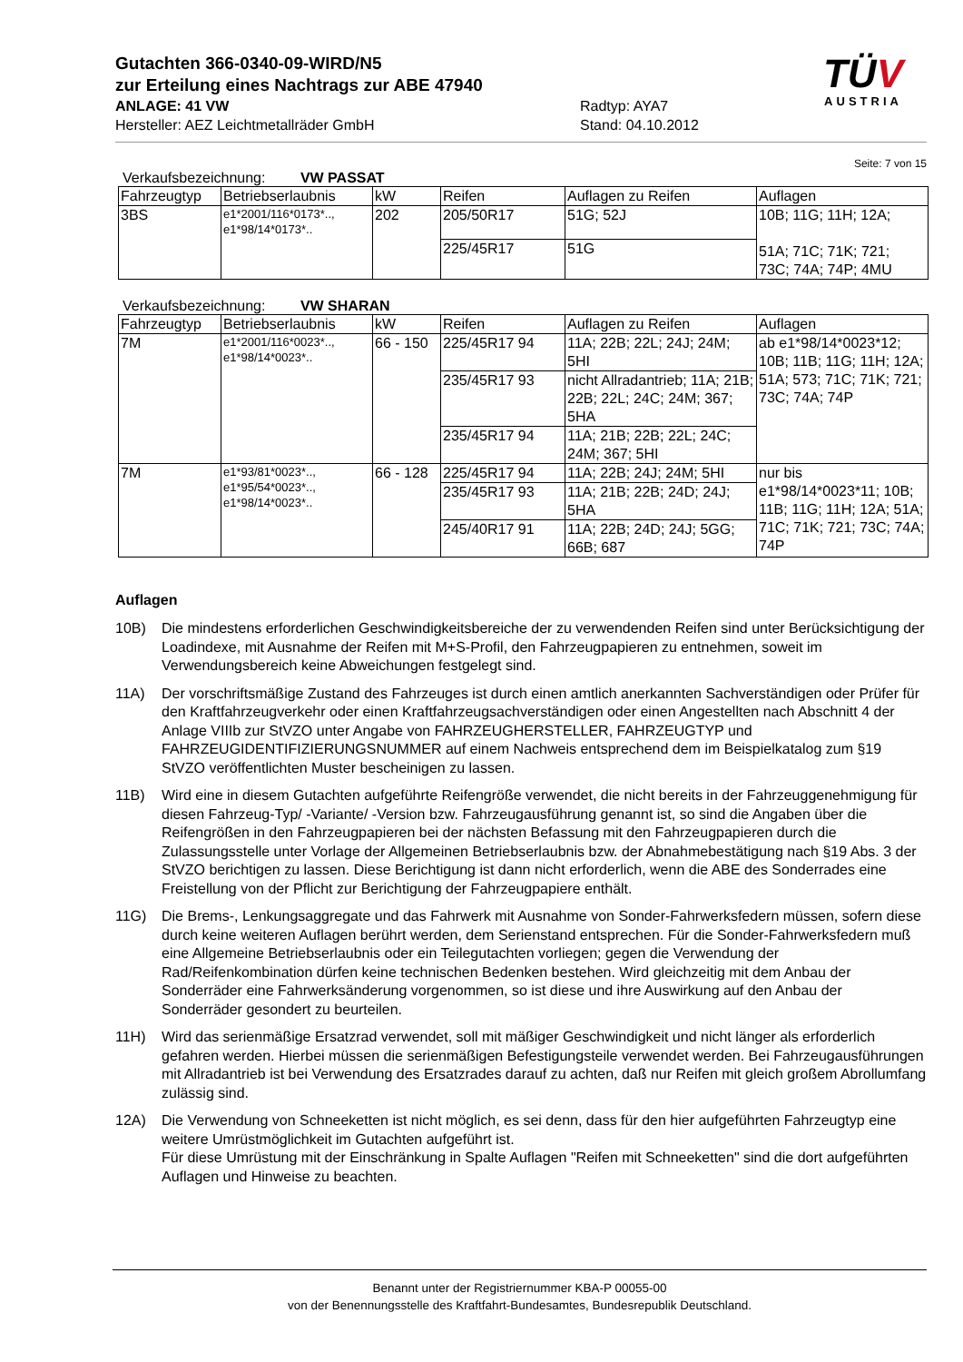Gutachten 366-0340-09-WIRD/N5
zur Erteilung eines Nachtrags zur ABE 47940
ANLAGE: 41 VW Radtyp: AYA7
Hersteller: AEZ Leichtmetallräder GmbH Stand: 04.10.2012
TÜV
AUSTRIA
Seite: 7 von 15
Verkaufsbezeichnung: VW PASSAT
| Fahrzeugtyp | Betriebserlaubnis | kW | Reifen | Auflagen zu Reifen | Auflagen |
| 3BS | e1*2001/116*0173*.., e1*98/14*0173*.. | 202 | 205/50R17 | 51G; 52J | 10B; 11G; 11H; 12A; 51A; 71C; 71K; 721; 73C; 74A; 74P; 4MU |
| | | | 225/45R17 | 51G | |
Verkaufsbezeichnung: VW SHARAN
| Fahrzeugtyp | Betriebserlaubnis | kW | Reifen | Auflagen zu Reifen | Auflagen |
| 7M | e1*2001/116*0023*.., e1*98/14*0023*.. | 66 - 150 | 225/45R17 94 | 11A; 22B; 22L; 24J; 24M; 5HI | ab e1*98/14*0023*12; 10B; 11B; 11G; 11H; 12A; 51A; 573; 71C; 71K; 721; 73C; 74A; 74P |
| | | | 235/45R17 93 | nicht Allradantrieb; 11A; 21B; 22B; 22L; 24C; 24M; 367; 5HA | |
| | | | 235/45R17 94 | 11A; 21B; 22B; 22L; 24C; 24M; 367; 5HI | |
| 7M | e1*93/81*0023*.., e1*95/54*0023*.., e1*98/14*0023*.. | 66 - 128 | 225/45R17 94 | 11A; 22B; 24J; 24M; 5HI | nur bis e1*98/14*0023*11; 10B; 11B; 11G; 11H; 12A; 51A; 71C; 71K; 721; 73C; 74A; 74P |
| | | | 235/45R17 93 | 11A; 21B; 22B; 24D; 24J; 5HA | |
| | | | 245/40R17 91 | 11A; 22B; 24D; 24J; 5GG; 66B; 687 | |
Auflagen
10B) Die mindestens erforderlichen Geschwindigkeitsbereiche der zu verwendenden Reifen sind unter Berücksichtigung der Loadindexe, mit Ausnahme der Reifen mit M+S-Profil, den Fahrzeugpapieren zu entnehmen, soweit im Verwendungsbereich keine Abweichungen festgelegt sind.
11A) Der vorschriftsmäßige Zustand des Fahrzeuges ist durch einen amtlich anerkannten Sachverständigen oder Prüfer für den Kraftfahrzeugverkehr oder einen Kraftfahrzeugsachverständigen oder einen Angestellten nach Abschnitt 4 der Anlage VIIIb zur StVZO unter Angabe von FAHRZEUGHERSTELLER, FAHRZEUGTYP und FAHRZEUGIDENTIFIZIERUNGSNUMMER auf einem Nachweis entsprechend dem im Beispielkatalog zum §19 StVZO veröffentlichten Muster bescheinigen zu lassen.
11B) Wird eine in diesem Gutachten aufgeführte Reifengröße verwendet, die nicht bereits in der Fahrzeuggenehmigung für diesen Fahrzeug-Typ/ -Variante/ -Version bzw. Fahrzeugausführung genannt ist, so sind die Angaben über die Reifengrößen in den Fahrzeugpapieren bei der nächsten Befassung mit den Fahrzeugpapieren durch die Zulassungsstelle unter Vorlage der Allgemeinen Betriebserlaubnis bzw. der Abnahmebestätigung nach §19 Abs. 3 der StVZO berichtigen zu lassen. Diese Berichtigung ist dann nicht erforderlich, wenn die ABE des Sonderrades eine Freistellung von der Pflicht zur Berichtigung der Fahrzeugpapiere enthält.
11G) Die Brems-, Lenkungsaggregate und das Fahrwerk mit Ausnahme von Sonder-Fahrwerksfedern müssen, sofern diese durch keine weiteren Auflagen berührt werden, dem Serienstand entsprechen. Für die Sonder-Fahrwerksfedern muß eine Allgemeine Betriebserlaubnis oder ein Teilegutachten vorliegen; gegen die Verwendung der Rad/Reifenkombination dürfen keine technischen Bedenken bestehen. Wird gleichzeitig mit dem Anbau der Sonderräder eine Fahrwerksänderung vorgenommen, so ist diese und ihre Auswirkung auf den Anbau der Sonderräder gesondert zu beurteilen.
11H) Wird das serienmäßige Ersatzrad verwendet, soll mit mäßiger Geschwindigkeit und nicht länger als erforderlich gefahren werden. Hierbei müssen die serienmäßigen Befestigungsteile verwendet werden. Bei Fahrzeugausführungen mit Allradantrieb ist bei Verwendung des Ersatzrades darauf zu achten, daß nur Reifen mit gleich großem Abrollumfang zulässig sind.
12A) Die Verwendung von Schneeketten ist nicht möglich, es sei denn, dass für den hier aufgeführten Fahrzeugtyp eine weitere Umrüstmöglichkeit im Gutachten aufgeführt ist.
Für diese Umrüstung mit der Einschränkung in Spalte Auflagen "Reifen mit Schneeketten" sind die dort aufgeführten Auflagen und Hinweise zu beachten.
Benannt unter der Registriernummer KBA-P 00055-00
von der Benennungsstelle des Kraftfahrt-Bundesamtes, Bundesrepublik Deutschland.